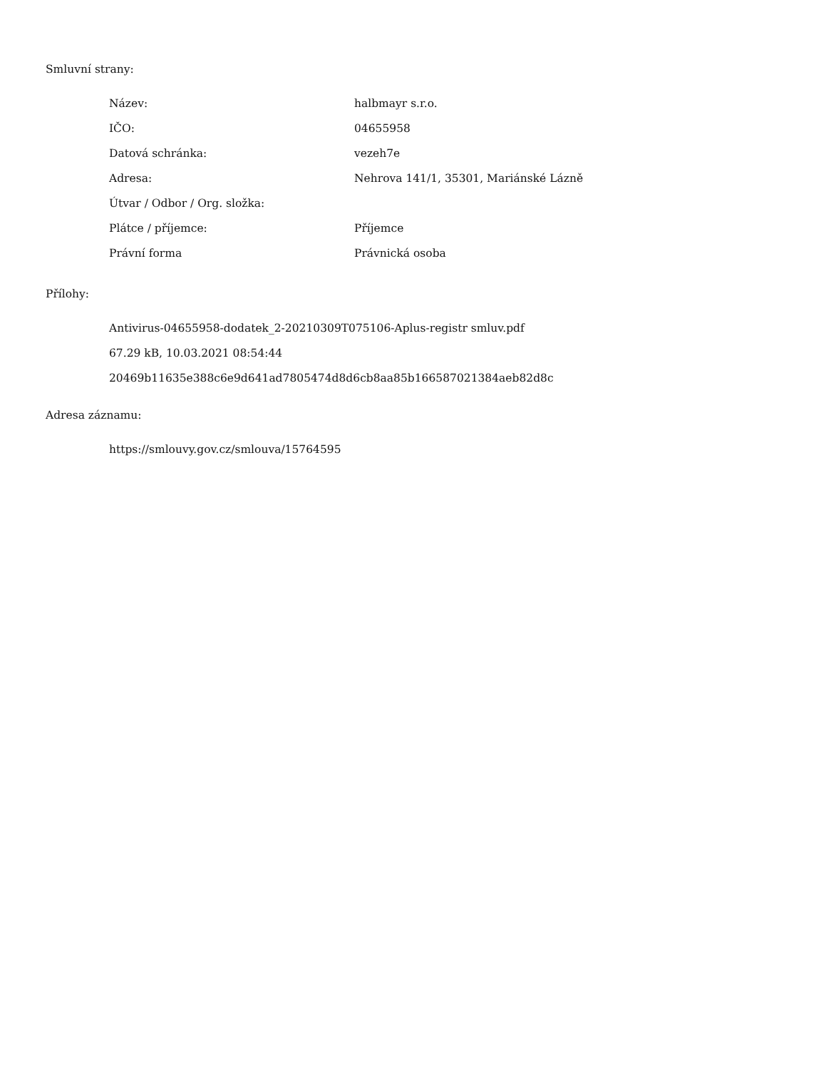Smluvní strany:
| Název: | halbmayr s.r.o. |
| IČO: | 04655958 |
| Datová schránka: | vezeh7e |
| Adresa: | Nehrova 141/1, 35301, Mariánské Lázně |
| Útvar / Odbor / Org. složka: | |
| Plátce / příjemce: | Příjemce |
| Právní forma | Právnická osoba |
Přílohy:
Antivirus-04655958-dodatek_2-20210309T075106-Aplus-registr smluv.pdf
67.29 kB, 10.03.2021 08:54:44
20469b11635e388c6e9d641ad7805474d8d6cb8aa85b166587021384aeb82d8c
Adresa záznamu:
https://smlouvy.gov.cz/smlouva/15764595